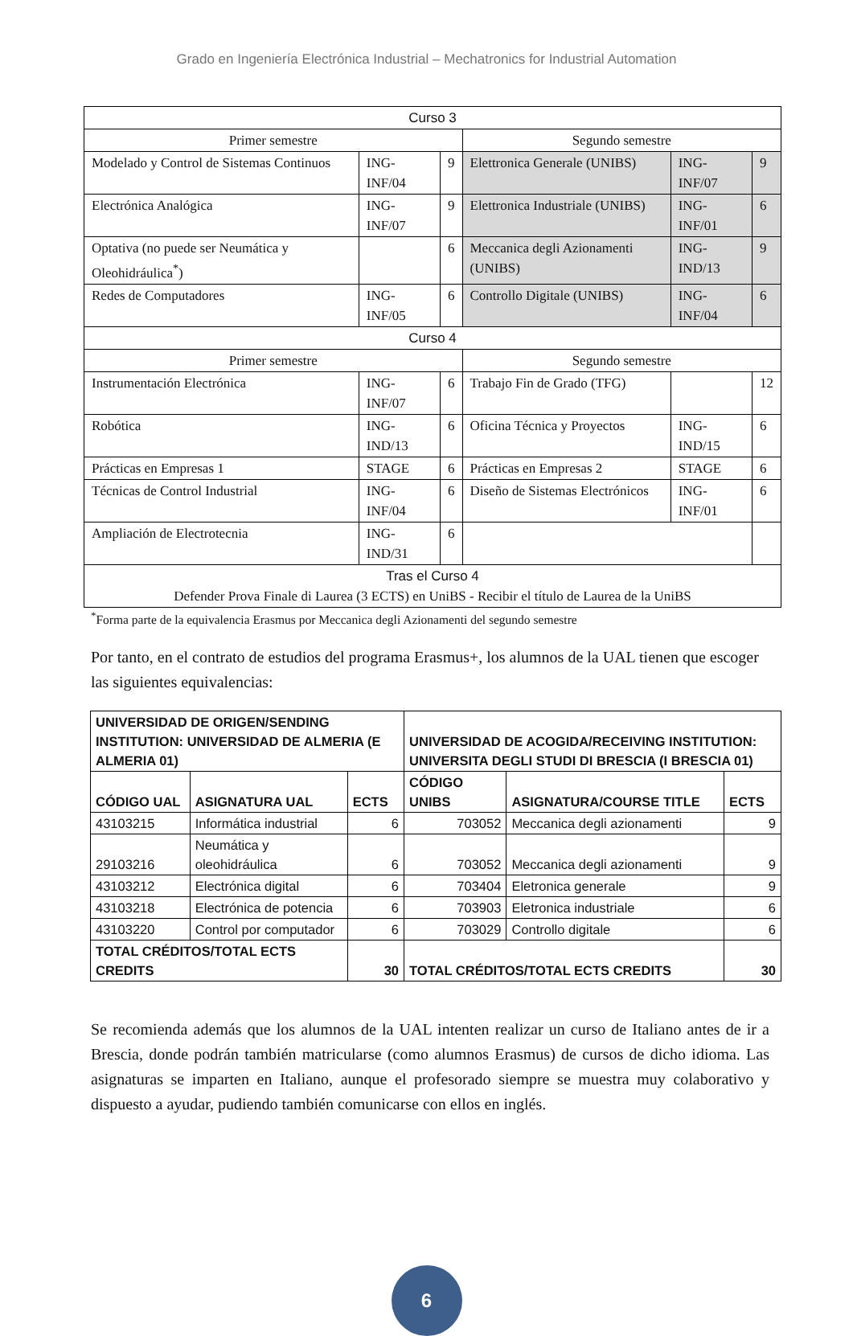Grado en Ingeniería Electrónica Industrial – Mechatronics for Industrial Automation
| Curso 3 | | | | | |
| Primer semestre | | | Segundo semestre | | |
| Modelado y Control de Sistemas Continuos | ING-INF/04 | 9 | Elettronica Generale (UNIBS) | ING-INF/07 | 9 |
| Electrónica Analógica | ING-INF/07 | 9 | Elettronica Industriale (UNIBS) | ING-INF/01 | 6 |
| Optativa (no puede ser Neumática y Oleohidráulica<sup>*</sup>) | | 6 | Meccanica degli Azionamenti (UNIBS) | ING-IND/13 | 9 |
| Redes de Computadores | ING-INF/05 | 6 | Controllo Digitale (UNIBS) | ING-INF/04 | 6 |
| Curso 4 | | | | | |
| Primer semestre | | | Segundo semestre | | |
| Instrumentación Electrónica | ING-INF/07 | 6 | Trabajo Fin de Grado (TFG) | | 12 |
| Robótica | ING-IND/13 | 6 | Oficina Técnica y Proyectos | ING-IND/15 | 6 |
| Prácticas en Empresas 1 | STAGE | 6 | Prácticas en Empresas 2 | STAGE | 6 |
| Técnicas de Control Industrial | ING-INF/04 | 6 | Diseño de Sistemas Electrónicos | ING-INF/01 | 6 |
| Ampliación de Electrotecnia | ING-IND/31 | 6 | | | |
| Tras el Curso 4 Defender Prova Finale di Laurea (3 ECTS) en UniBS - Recibir el título de Laurea de la UniBS | | | | | |
<sup>*</sup> Forma parte de la equivalencia Erasmus por Meccanica degli Azionamenti del segundo semestre
Por tanto, en el contrato de estudios del programa Erasmus+, los alumnos de la UAL tienen que escoger las siguientes equivalencias:
| UNIVERSIDAD DE ORIGEN/SENDING INSTITUTION: UNIVERSIDAD DE ALMERIA (E ALMERIA 01) | | | UNIVERSIDAD DE ACOGIDA/RECEIVING INSTITUTION: UNIVERSITA DEGLI STUDI DI BRESCIA (I BRESCIA 01) | | |
| --- | --- | --- | --- | --- | --- |
| CÓDIGO UAL | ASIGNATURA UAL | ECTS | CÓDIGO UNIBS | ASIGNATURA/COURSE TITLE | ECTS |
| 43103215 | Informática industrial | 6 | 703052 | Meccanica degli azionamenti | 9 |
| 29103216 | Neumática y oleohidráulica | 6 | 703052 | Meccanica degli azionamenti | 9 |
| 43103212 | Electrónica digital | 6 | 703404 | Eletronica generale | 9 |
| 43103218 | Electrónica de potencia | 6 | 703903 | Eletronica industriale | 6 |
| 43103220 | Control por computador | 6 | 703029 | Controllo digitale | 6 |
| TOTAL CRÉDITOS/TOTAL ECTS CREDITS | | 30 | TOTAL CRÉDITOS/TOTAL ECTS CREDITS | | 30 |
Se recomienda además que los alumnos de la UAL intenten realizar un curso de Italiano antes de ir a Brescia, donde podrán también matricularse (como alumnos Erasmus) de cursos de dicho idioma. Las asignaturas se imparten en Italiano, aunque el profesorado siempre se muestra muy colaborativo y dispuesto a ayudar, pudiendo también comunicarse con ellos en inglés.
6